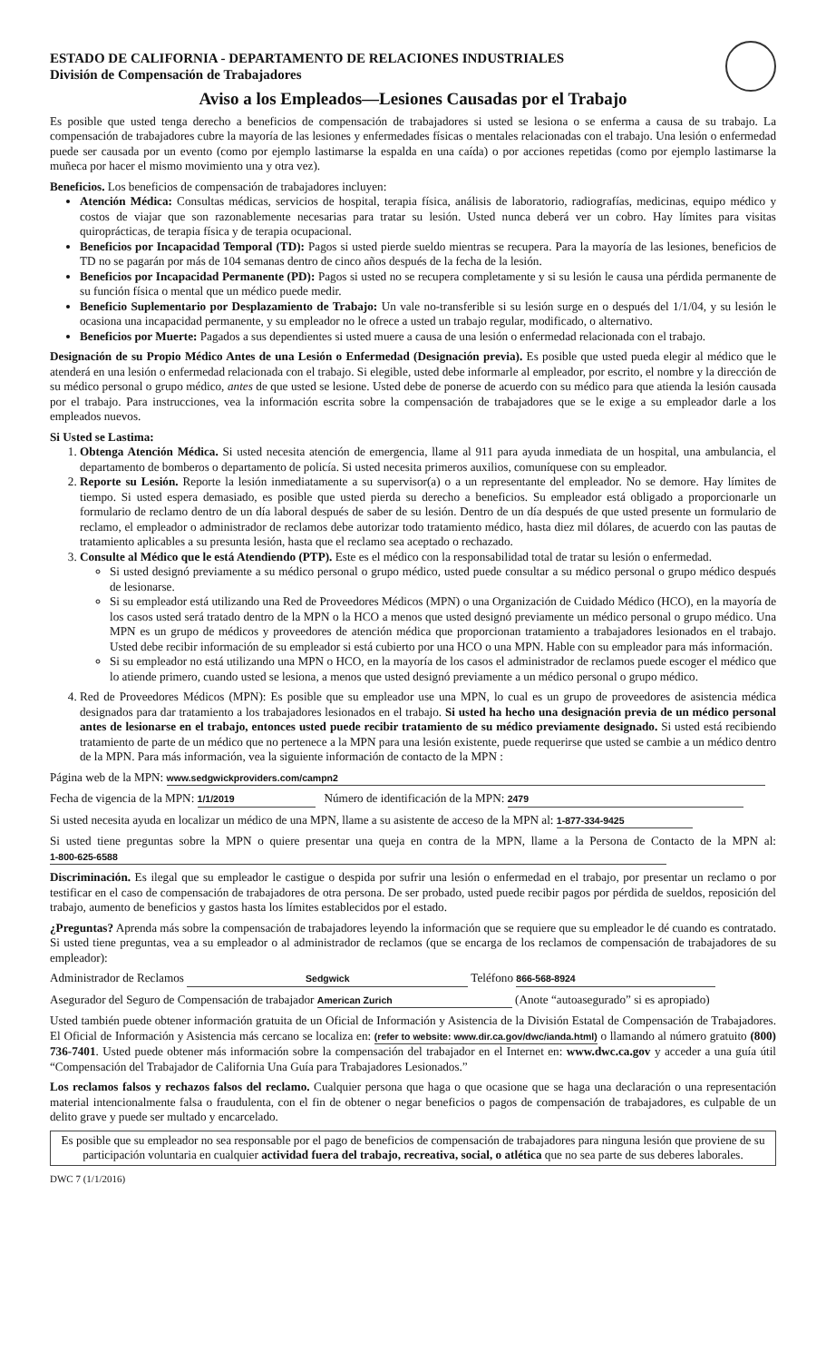ESTADO DE CALIFORNIA - DEPARTAMENTO DE RELACIONES INDUSTRIALES
División de Compensación de Trabajadores
Aviso a los Empleados—Lesiones Causadas por el Trabajo
Es posible que usted tenga derecho a beneficios de compensación de trabajadores si usted se lesiona o se enferma a causa de su trabajo. La compensación de trabajadores cubre la mayoría de las lesiones y enfermedades físicas o mentales relacionadas con el trabajo. Una lesión o enfermedad puede ser causada por un evento (como por ejemplo lastimarse la espalda en una caída) o por acciones repetidas (como por ejemplo lastimarse la muñeca por hacer el mismo movimiento una y otra vez).
Beneficios. Los beneficios de compensación de trabajadores incluyen:
Atención Médica: Consultas médicas, servicios de hospital, terapia física, análisis de laboratorio, radiografías, medicinas, equipo médico y costos de viajar que son razonablemente necesarias para tratar su lesión. Usted nunca deberá ver un cobro. Hay límites para visitas quiroprácticas, de terapia física y de terapia ocupacional.
Beneficios por Incapacidad Temporal (TD): Pagos si usted pierde sueldo mientras se recupera. Para la mayoría de las lesiones, beneficios de TD no se pagarán por más de 104 semanas dentro de cinco años después de la fecha de la lesión.
Beneficios por Incapacidad Permanente (PD): Pagos si usted no se recupera completamente y si su lesión le causa una pérdida permanente de su función física o mental que un médico puede medir.
Beneficio Suplementario por Desplazamiento de Trabajo: Un vale no-transferible si su lesión surge en o después del 1/1/04, y su lesión le ocasiona una incapacidad permanente, y su empleador no le ofrece a usted un trabajo regular, modificado, o alternativo.
Beneficios por Muerte: Pagados a sus dependientes si usted muere a causa de una lesión o enfermedad relacionada con el trabajo.
Designación de su Propio Médico Antes de una Lesión o Enfermedad (Designación previa). Es posible que usted pueda elegir al médico que le atenderá en una lesión o enfermedad relacionada con el trabajo. Si elegible, usted debe informarle al empleador, por escrito, el nombre y la dirección de su médico personal o grupo médico, antes de que usted se lesione. Usted debe de ponerse de acuerdo con su médico para que atienda la lesión causada por el trabajo. Para instrucciones, vea la información escrita sobre la compensación de trabajadores que se le exige a su empleador darle a los empleados nuevos.
Si Usted se Lastima:
1. Obtenga Atención Médica. Si usted necesita atención de emergencia, llame al 911 para ayuda inmediata de un hospital, una ambulancia, el departamento de bomberos o departamento de policía. Si usted necesita primeros auxilios, comuníquese con su empleador.
2. Reporte su Lesión. Reporte la lesión inmediatamente a su supervisor(a) o a un representante del empleador. No se demore. Hay límites de tiempo. Si usted espera demasiado, es posible que usted pierda su derecho a beneficios. Su empleador está obligado a proporcionarle un formulario de reclamo dentro de un día laboral después de saber de su lesión. Dentro de un día después de que usted presente un formulario de reclamo, el empleador o administrador de reclamos debe autorizar todo tratamiento médico, hasta diez mil dólares, de acuerdo con las pautas de tratamiento aplicables a su presunta lesión, hasta que el reclamo sea aceptado o rechazado.
3. Consulte al Médico que le está Atendiendo (PTP). Este es el médico con la responsabilidad total de tratar su lesión o enfermedad.
Si usted designó previamente a su médico personal o grupo médico, usted puede consultar a su médico personal o grupo médico después de lesionarse.
Si su empleador está utilizando una Red de Proveedores Médicos (MPN) o una Organización de Cuidado Médico (HCO), en la mayoría de los casos usted será tratado dentro de la MPN o la HCO a menos que usted designó previamente un médico personal o grupo médico. Una MPN es un grupo de médicos y proveedores de atención médica que proporcionan tratamiento a trabajadores lesionados en el trabajo. Usted debe recibir información de su empleador si está cubierto por una HCO o una MPN. Hable con su empleador para más información.
Si su empleador no está utilizando una MPN o HCO, en la mayoría de los casos el administrador de reclamos puede escoger el médico que lo atiende primero, cuando usted se lesiona, a menos que usted designó previamente a un médico personal o grupo médico.
4. Red de Proveedores Médicos (MPN): Es posible que su empleador use una MPN, lo cual es un grupo de proveedores de asistencia médica designados para dar tratamiento a los trabajadores lesionados en el trabajo. Si usted ha hecho una designación previa de un médico personal antes de lesionarse en el trabajo, entonces usted puede recibir tratamiento de su médico previamente designado. Si usted está recibiendo tratamiento de parte de un médico que no pertenece a la MPN para una lesión existente, puede requerirse que usted se cambie a un médico dentro de la MPN. Para más información, vea la siguiente información de contacto de la MPN :
Página web de la MPN: www.sedgwickproviders.com/campn2
Fecha de vigencia de la MPN: 1/1/2019 Número de identificación de la MPN: 2479
Si usted necesita ayuda en localizar un médico de una MPN, llame a su asistente de acceso de la MPN al: 1-877-334-9425
Si usted tiene preguntas sobre la MPN o quiere presentar una queja en contra de la MPN, llame a la Persona de Contacto de la MPN al: 1-800-625-6588
Discriminación. Es ilegal que su empleador le castigue o despida por sufrir una lesión o enfermedad en el trabajo, por presentar un reclamo o por testificar en el caso de compensación de trabajadores de otra persona. De ser probado, usted puede recibir pagos por pérdida de sueldos, reposición del trabajo, aumento de beneficios y gastos hasta los límites establecidos por el estado.
¿Preguntas? Aprenda más sobre la compensación de trabajadores leyendo la información que se requiere que su empleador le dé cuando es contratado. Si usted tiene preguntas, vea a su empleador o al administrador de reclamos (que se encarga de los reclamos de compensación de trabajadores de su empleador):
Administrador de Reclamos Sedgwick Teléfono 866-568-8924
Asegurador del Seguro de Compensación de trabajador American Zurich (Anote “autoasegurado” si es apropiado)
Usted también puede obtener información gratuita de un Oficial de Información y Asistencia de la División Estatal de Compensación de Trabajadores. El Oficial de Información y Asistencia más cercano se localiza en: (refer to website: www.dir.ca.gov/dwc/ianda.html) o llamando al número gratuito (800) 736-7401. Usted puede obtener más información sobre la compensación del trabajador en el Internet en: www.dwc.ca.gov y acceder a una guía útil “Compensación del Trabajador de California Una Guía para Trabajadores Lesionados.”
Los reclamos falsos y rechazos falsos del reclamo. Cualquier persona que haga o que ocasione que se haga una declaración o una representación material intencionalmente falsa o fraudulenta, con el fin de obtener o negar beneficios o pagos de compensación de trabajadores, es culpable de un delito grave y puede ser multado y encarcelado.
Es posible que su empleador no sea responsable por el pago de beneficios de compensación de trabajadores para ninguna lesión que proviene de su participación voluntaria en cualquier actividad fuera del trabajo, recreativa, social, o atlética que no sea parte de sus deberes laborales.
DWC 7 (1/1/2016)